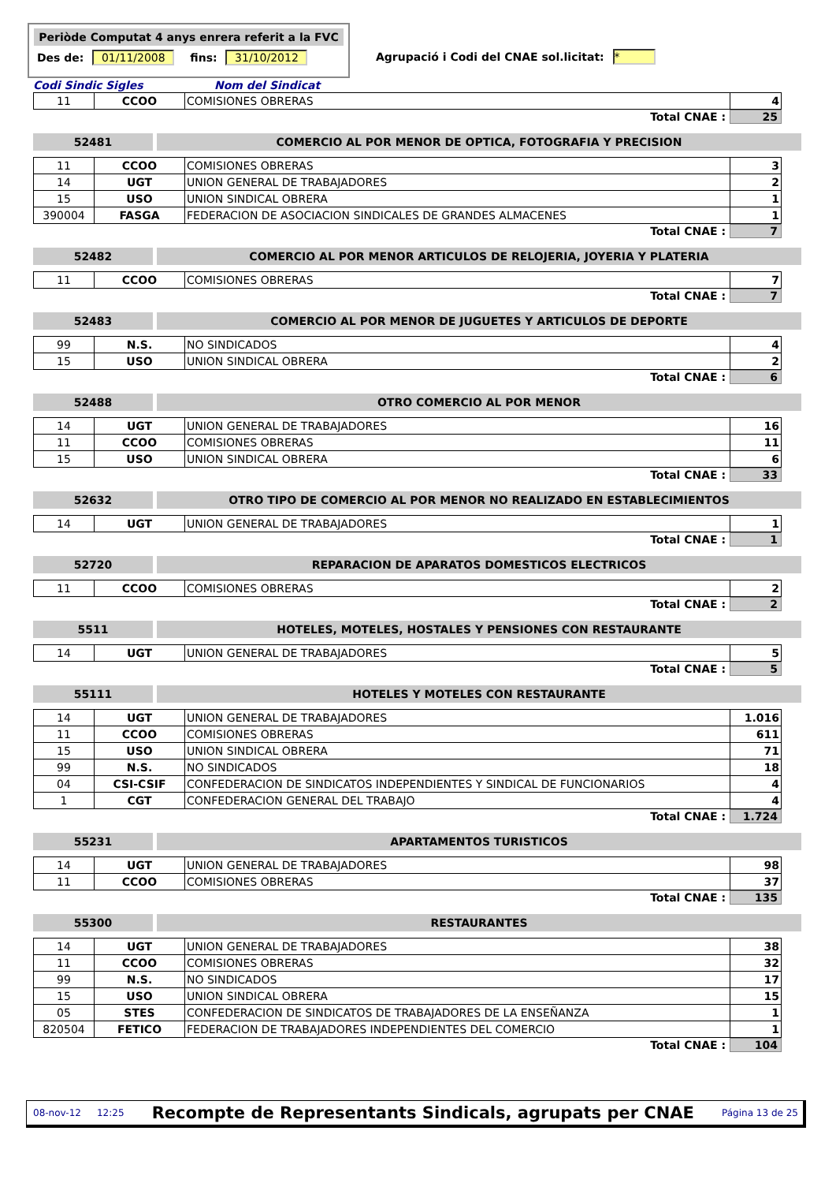Periòde Computat 4 anys enrera referit a la FVC
Des de: 01/11/2008 fins: 31/10/2012
Agrupació i Codi del CNAE sol.licitat: *
Codi Sindic Sigles Nom del Sindicat
| 11 | CCOO | COMISIONES OBRERAS | 4 |
Total CNAE : 25
52481 COMERCIO AL POR MENOR DE OPTICA, FOTOGRAFIA Y PRECISION
| 11 | CCOO | COMISIONES OBRERAS | 3 |
| 14 | UGT | UNION GENERAL DE TRABAJADORES | 2 |
| 15 | USO | UNION SINDICAL OBRERA | 1 |
| 390004 | FASGA | FEDERACION DE ASOCIACION SINDICALES DE GRANDES ALMACENES | 1 |
Total CNAE : 7
52482 COMERCIO AL POR MENOR ARTICULOS DE RELOJERIA, JOYERIA Y PLATERIA
| 11 | CCOO | COMISIONES OBRERAS | 7 |
Total CNAE : 7
52483 COMERCIO AL POR MENOR DE JUGUETES Y ARTICULOS DE DEPORTE
| 99 | N.S. | NO SINDICADOS | 4 |
| 15 | USO | UNION SINDICAL OBRERA | 2 |
Total CNAE : 6
52488 OTRO COMERCIO AL POR MENOR
| 14 | UGT | UNION GENERAL DE TRABAJADORES | 16 |
| 11 | CCOO | COMISIONES OBRERAS | 11 |
| 15 | USO | UNION SINDICAL OBRERA | 6 |
Total CNAE : 33
52632 OTRO TIPO DE COMERCIO AL POR MENOR NO REALIZADO EN ESTABLECIMIENTOS
| 14 | UGT | UNION GENERAL DE TRABAJADORES | 1 |
Total CNAE : 1
52720 REPARACION DE APARATOS DOMESTICOS ELECTRICOS
| 11 | CCOO | COMISIONES OBRERAS | 2 |
Total CNAE : 2
5511 HOTELES, MOTELES, HOSTALES Y PENSIONES CON RESTAURANTE
| 14 | UGT | UNION GENERAL DE TRABAJADORES | 5 |
Total CNAE : 5
55111 HOTELES Y MOTELES CON RESTAURANTE
| 14 | UGT | UNION GENERAL DE TRABAJADORES | 1.016 |
| 11 | CCOO | COMISIONES OBRERAS | 611 |
| 15 | USO | UNION SINDICAL OBRERA | 71 |
| 99 | N.S. | NO SINDICADOS | 18 |
| 04 | CSI-CSIF | CONFEDERACION DE SINDICATOS INDEPENDIENTES Y SINDICAL DE FUNCIONARIOS | 4 |
| 1 | CGT | CONFEDERACION GENERAL DEL TRABAJO | 4 |
Total CNAE : 1.724
55231 APARTAMENTOS TURISTICOS
| 14 | UGT | UNION GENERAL DE TRABAJADORES | 98 |
| 11 | CCOO | COMISIONES OBRERAS | 37 |
Total CNAE : 135
55300 RESTAURANTES
| 14 | UGT | UNION GENERAL DE TRABAJADORES | 38 |
| 11 | CCOO | COMISIONES OBRERAS | 32 |
| 99 | N.S. | NO SINDICADOS | 17 |
| 15 | USO | UNION SINDICAL OBRERA | 15 |
| 05 | STES | CONFEDERACION DE SINDICATOS DE TRABAJADORES DE LA ENSEÑANZA | 1 |
| 820504 | FETICO | FEDERACION DE TRABAJADORES INDEPENDIENTES DEL COMERCIO | 1 |
Total CNAE : 104
08-nov-12 12:25 Recompte de Representants Sindicals, agrupats per CNAE Página 13 de 25